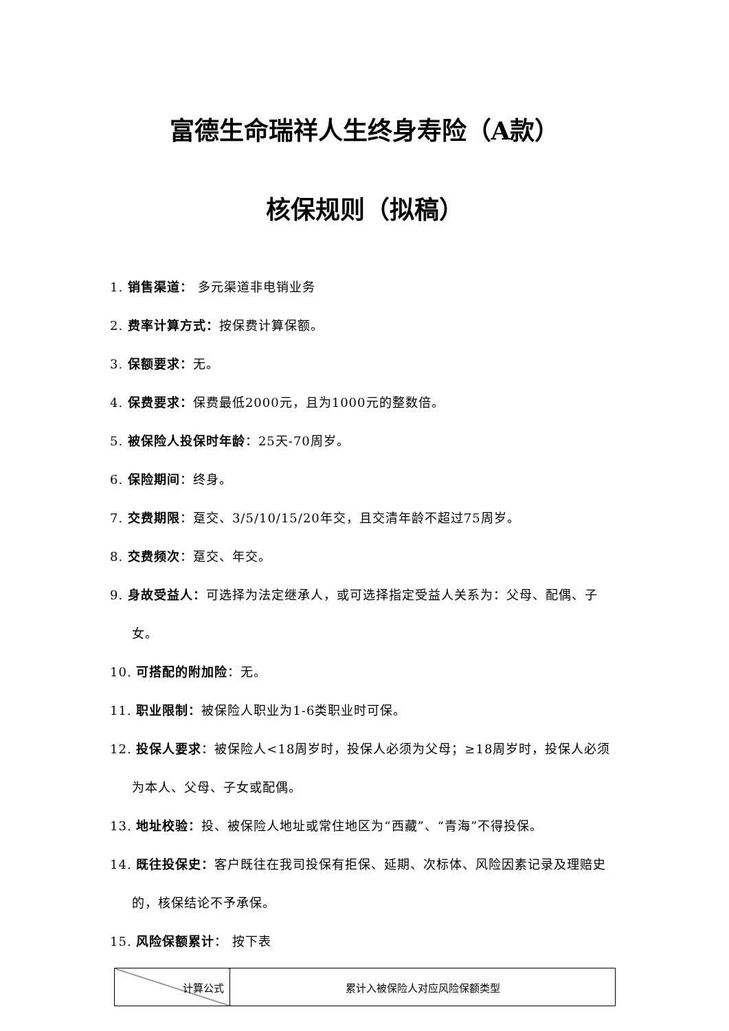富德生命瑞祥人生终身寿险（A款）
核保规则（拟稿）
1. 销售渠道： 多元渠道非电销业务
2. 费率计算方式：按保费计算保额。
3. 保额要求：无。
4. 保费要求：保费最低2000元，且为1000元的整数倍。
5. 被保险人投保时年龄：25天-70周岁。
6. 保险期间：终身。
7. 交费期限：趸交、3/5/10/15/20年交，且交清年龄不超过75周岁。
8. 交费频次：趸交、年交。
9. 身故受益人：可选择为法定继承人，或可选择指定受益人关系为：父母、配偶、子女。
10. 可搭配的附加险：无。
11. 职业限制：被保险人职业为1-6类职业时可保。
12. 投保人要求：被保险人<18周岁时，投保人必须为父母；≥18周岁时，投保人必须为本人、父母、子女或配偶。
13. 地址校验：投、被保险人地址或常住地区为“西藏”、“青海”不得投保。
14. 既往投保史：客户既往在我司投保有拒保、延期、次标体、风险因素记录及理赔史的，核保结论不予承保。
15. 风险保额累计： 按下表
| 计算公式 | 累计入被保险人对应风险保额类型 |